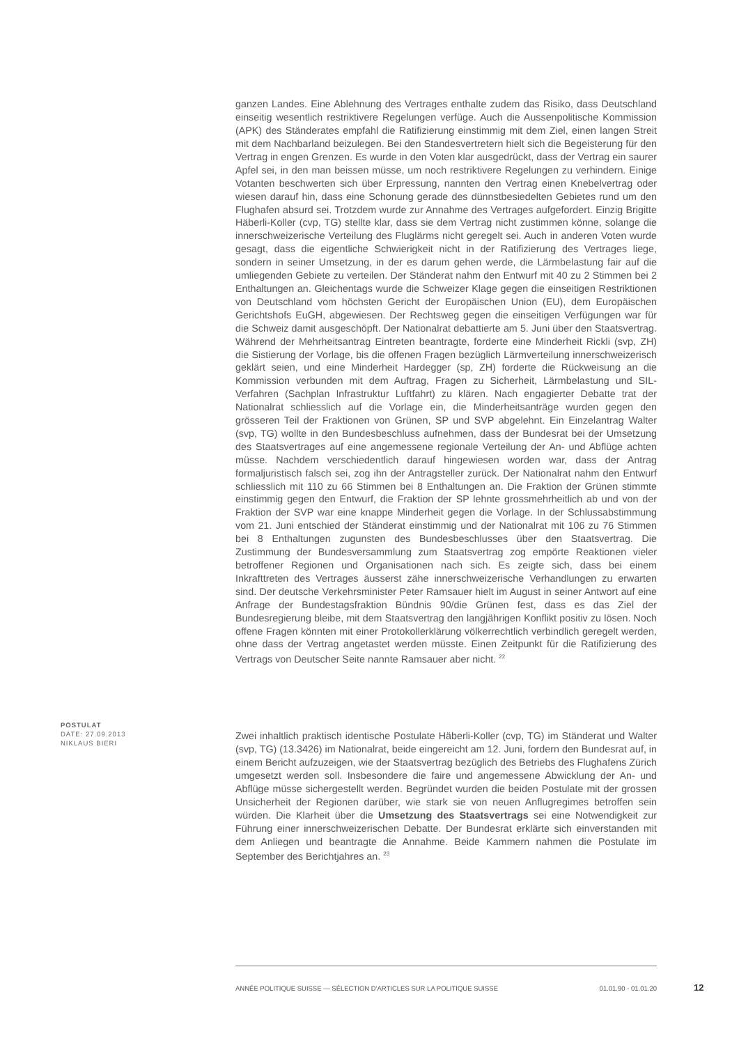ganzen Landes. Eine Ablehnung des Vertrages enthalte zudem das Risiko, dass Deutschland einseitig wesentlich restriktivere Regelungen verfüge. Auch die Aussenpolitische Kommission (APK) des Ständerates empfahl die Ratifizierung einstimmig mit dem Ziel, einen langen Streit mit dem Nachbarland beizulegen. Bei den Standesvertretern hielt sich die Begeisterung für den Vertrag in engen Grenzen. Es wurde in den Voten klar ausgedrückt, dass der Vertrag ein saurer Apfel sei, in den man beissen müsse, um noch restriktivere Regelungen zu verhindern. Einige Votanten beschwerten sich über Erpressung, nannten den Vertrag einen Knebelvertrag oder wiesen darauf hin, dass eine Schonung gerade des dünnstbesiedelten Gebietes rund um den Flughafen absurd sei. Trotzdem wurde zur Annahme des Vertrages aufgefordert. Einzig Brigitte Häberli-Koller (cvp, TG) stellte klar, dass sie dem Vertrag nicht zustimmen könne, solange die innerschweizerische Verteilung des Fluglärms nicht geregelt sei. Auch in anderen Voten wurde gesagt, dass die eigentliche Schwierigkeit nicht in der Ratifizierung des Vertrages liege, sondern in seiner Umsetzung, in der es darum gehen werde, die Lärmbelastung fair auf die umliegenden Gebiete zu verteilen. Der Ständerat nahm den Entwurf mit 40 zu 2 Stimmen bei 2 Enthaltungen an. Gleichentags wurde die Schweizer Klage gegen die einseitigen Restriktionen von Deutschland vom höchsten Gericht der Europäischen Union (EU), dem Europäischen Gerichtshofs EuGH, abgewiesen. Der Rechtsweg gegen die einseitigen Verfügungen war für die Schweiz damit ausgeschöpft. Der Nationalrat debattierte am 5. Juni über den Staatsvertrag. Während der Mehrheitsantrag Eintreten beantragte, forderte eine Minderheit Rickli (svp, ZH) die Sistierung der Vorlage, bis die offenen Fragen bezüglich Lärmverteilung innerschweizerisch geklärt seien, und eine Minderheit Hardegger (sp, ZH) forderte die Rückweisung an die Kommission verbunden mit dem Auftrag, Fragen zu Sicherheit, Lärmbelastung und SIL-Verfahren (Sachplan Infrastruktur Luftfahrt) zu klären. Nach engagierter Debatte trat der Nationalrat schliesslich auf die Vorlage ein, die Minderheitsanträge wurden gegen den grösseren Teil der Fraktionen von Grünen, SP und SVP abgelehnt. Ein Einzelantrag Walter (svp, TG) wollte in den Bundesbeschluss aufnehmen, dass der Bundesrat bei der Umsetzung des Staatsvertrages auf eine angemessene regionale Verteilung der An- und Abflüge achten müsse. Nachdem verschiedentlich darauf hingewiesen worden war, dass der Antrag formaljuristisch falsch sei, zog ihn der Antragsteller zurück. Der Nationalrat nahm den Entwurf schliesslich mit 110 zu 66 Stimmen bei 8 Enthaltungen an. Die Fraktion der Grünen stimmte einstimmig gegen den Entwurf, die Fraktion der SP lehnte grossmehrheitlich ab und von der Fraktion der SVP war eine knappe Minderheit gegen die Vorlage. In der Schlussabstimmung vom 21. Juni entschied der Ständerat einstimmig und der Nationalrat mit 106 zu 76 Stimmen bei 8 Enthaltungen zugunsten des Bundesbeschlusses über den Staatsvertrag. Die Zustimmung der Bundesversammlung zum Staatsvertrag zog empörte Reaktionen vieler betroffener Regionen und Organisationen nach sich. Es zeigte sich, dass bei einem Inkrafttreten des Vertrages äusserst zähe innerschweizerische Verhandlungen zu erwarten sind. Der deutsche Verkehrsminister Peter Ramsauer hielt im August in seiner Antwort auf eine Anfrage der Bundestagsfraktion Bündnis 90/die Grünen fest, dass es das Ziel der Bundesregierung bleibe, mit dem Staatsvertrag den langjährigen Konflikt positiv zu lösen. Noch offene Fragen könnten mit einer Protokollerklärung völkerrechtlich verbindlich geregelt werden, ohne dass der Vertrag angetastet werden müsste. Einen Zeitpunkt für die Ratifizierung des Vertrags von Deutscher Seite nannte Ramsauer aber nicht. <sup>22</sup>
POSTULAT
DATE: 27.09.2013
NIKLAUS BIERI
Zwei inhaltlich praktisch identische Postulate Häberli-Koller (cvp, TG) im Ständerat und Walter (svp, TG) (13.3426) im Nationalrat, beide eingereicht am 12. Juni, fordern den Bundesrat auf, in einem Bericht aufzuzeigen, wie der Staatsvertrag bezüglich des Betriebs des Flughafens Zürich umgesetzt werden soll. Insbesondere die faire und angemessene Abwicklung der An- und Abflüge müsse sichergestellt werden. Begründet wurden die beiden Postulate mit der grossen Unsicherheit der Regionen darüber, wie stark sie von neuen Anflugregimes betroffen sein würden. Die Klarheit über die Umsetzung des Staatsvertrags sei eine Notwendigkeit zur Führung einer innerschweizerischen Debatte. Der Bundesrat erklärte sich einverstanden mit dem Anliegen und beantragte die Annahme. Beide Kammern nahmen die Postulate im September des Berichtjahres an. <sup>23</sup>
ANNÉE POLITIQUE SUISSE — SÉLECTION D'ARTICLES SUR LA POLITIQUE SUISSE 01.01.90 - 01.01.20
12